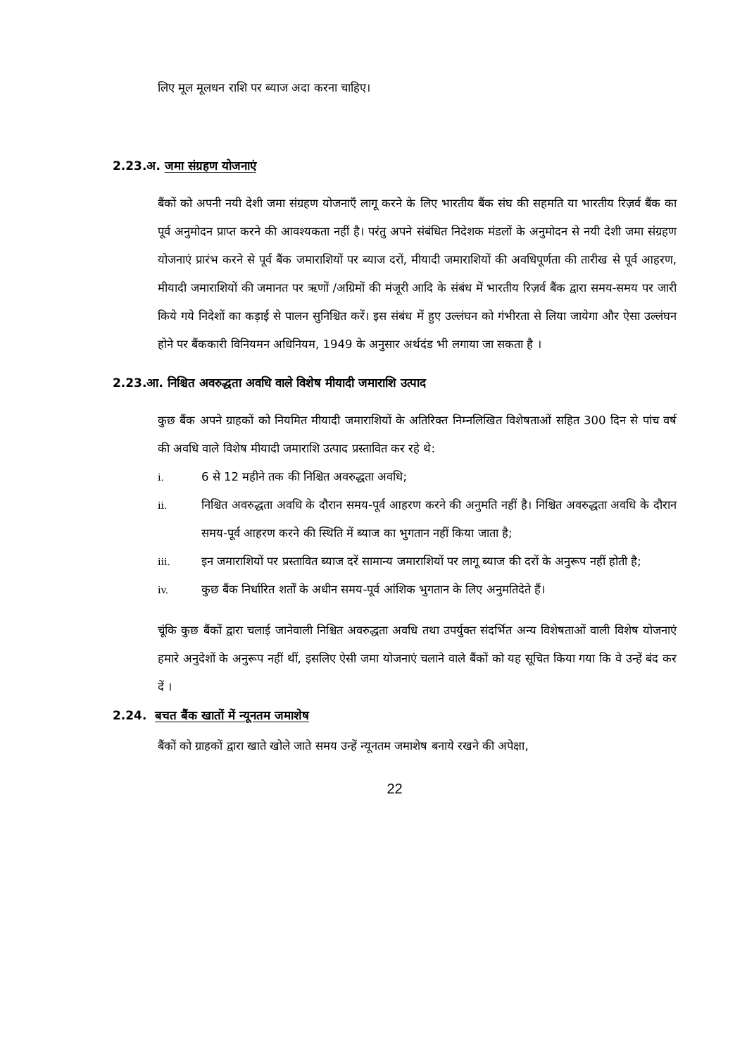लिए मूल मूलधन राशि पर ब्याज अदा करना चाहिए।
2.23.अ. जमा संग्रहण योजनाएं
बैंकों को अपनी नयी देशी जमा संग्रहण योजनाएँ लागू करने के लिए भारतीय बैंक संघ की सहमति या भारतीय रिज़र्व बैंक का पूर्व अनुमोदन प्राप्त करने की आवश्यकता नहीं है। परंतु अपने संबंधित निदेशक मंडलों के अनुमोदन से नयी देशी जमा संग्रहण योजनाएं प्रारंभ करने से पूर्व बैंक जमाराशियों पर ब्याज दरों, मीयादी जमाराशियों की अवधिपूर्णता की तारीख से पूर्व आहरण, मीयादी जमाराशियों की जमानत पर ऋणों /अग्रिमों की मंजूरी आदि के संबंध में भारतीय रिज़र्व बैंक द्वारा समय-समय पर जारी किये गये निदेशों का कड़ाई से पालन सुनिश्चित करें। इस संबंध में हुए उल्लंघन को गंभीरता से लिया जायेगा और ऐसा उल्लंघन होने पर बैंककारी विनियमन अधिनियम, 1949 के अनुसार अर्थदंड भी लगाया जा सकता है ।
2.23.आ. निश्चित अवरुद्धता अवधि वाले विशेष मीयादी जमाराशि उत्पाद
कुछ बैंक अपने ग्राहकों को नियमित मीयादी जमाराशियों के अतिरिक्त निम्नलिखित विशेषताओं सहित 300 दिन से पांच वर्ष की अवधि वाले विशेष मीयादी जमाराशि उत्पाद प्रस्तावित कर रहे थे:
i.
6 से 12 महीने तक की निश्चित अवरुद्धता अवधि;
ii.
निश्चित अवरुद्धता अवधि के दौरान समय-पूर्व आहरण करने की अनुमति नहीं है। निश्चित अवरुद्धता अवधि के दौरान समय-पूर्व आहरण करने की स्थिति में ब्याज का भुगतान नहीं किया जाता है;
iii.
इन जमाराशियों पर प्रस्तावित ब्याज दरें सामान्य जमाराशियों पर लागू ब्याज की दरों के अनुरूप नहीं होती है;
iv.
कुछ बैंक निर्धारित शर्तों के अधीन समय-पूर्व आंशिक भुगतान के लिए अनुमतिदेते हैं।
चूंकि कुछ बैंकों द्वारा चलाई जानेवाली निश्चित अवरुद्धता अवधि तथा उपर्युक्त संदर्भित अन्य विशेषताओं वाली विशेष योजनाएं हमारे अनुदेशों के अनुरूप नहीं थीं, इसलिए ऐसी जमा योजनाएं चलाने वाले बैंकों को यह सूचित किया गया कि वे उन्हें बंद कर दें ।
2.24. बचत बैंक खातों में न्यूनतम जमाशेष
बैंकों को ग्राहकों द्वारा खाते खोले जाते समय उन्हें न्यूनतम जमाशेष बनाये रखने की अपेक्षा,
22